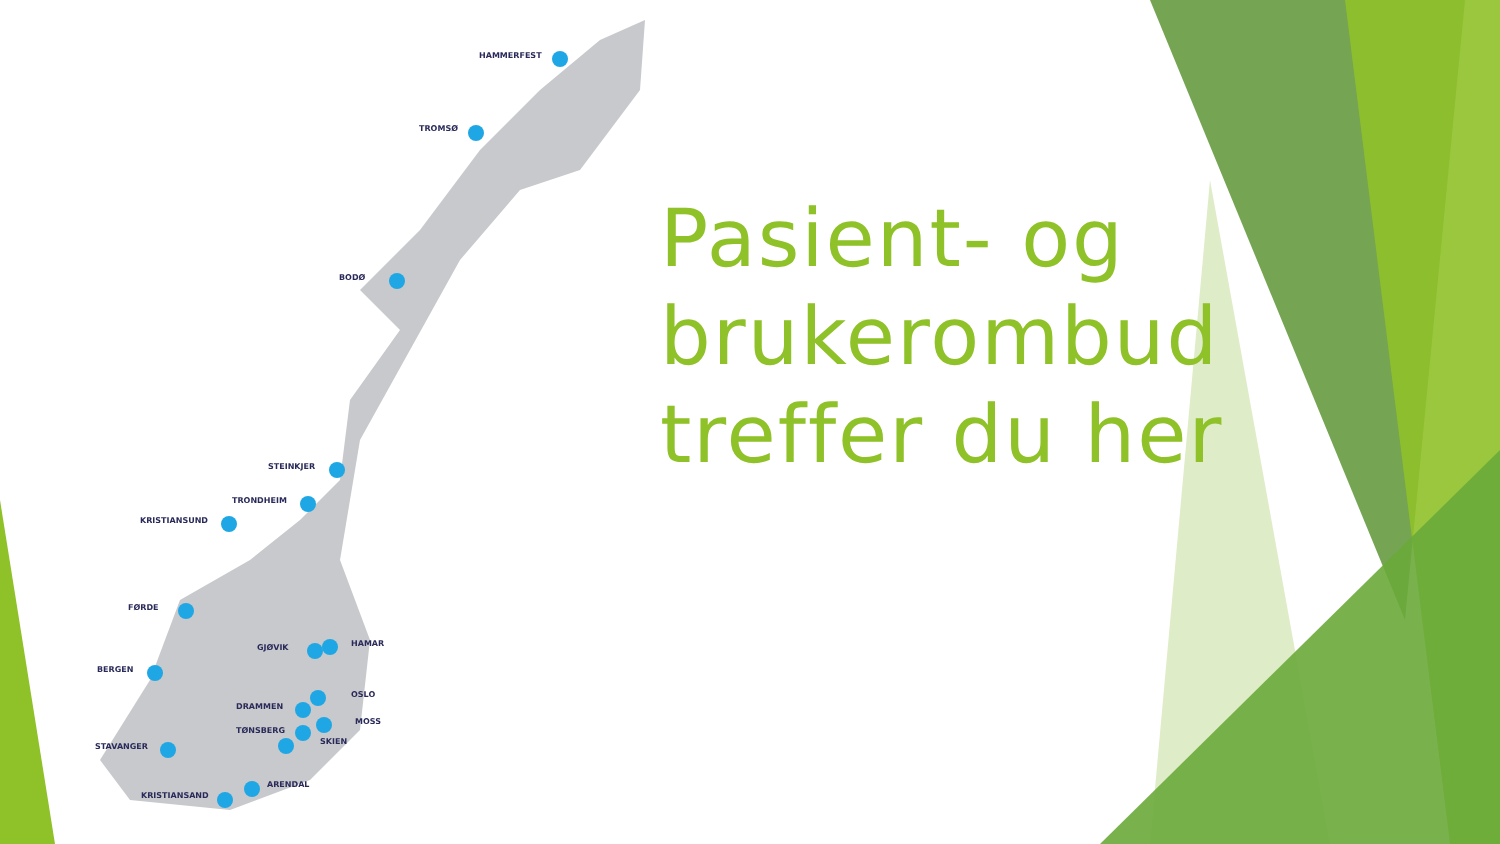HAMMERFEST
TROMSØ
BODØ
STEINKJER
TRONDHEIM
KRISTIANSUND
FØRDE
GJØVIK
HAMAR
BERGEN
OSLO
DRAMMEN
MOSS
TØNSBERG
SKIEN
STAVANGER
ARENDAL
KRISTIANSAND
Pasient- og
brukerombud
treffer du her